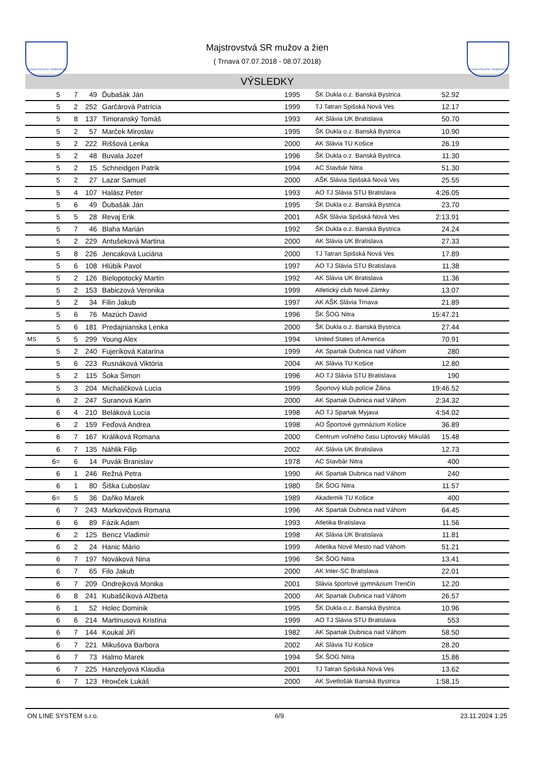SLOVAK ATHLETIC FEDERATION
Majstrovstvá SR mužov a žien
( Trnava 07.07.2018 - 08.07.2018)
SLOVAK ATHLETIC FEDERATION
VÝSLEDKY
| | 5 | 7 | 49 | Ďubašák Ján | 1995 | ŠK Dukla o.z. Banská Bystrica | 52.92 | |
| | 5 | 2 | 252 | Garčárová Patrícia | 1999 | TJ Tatran Spišská Nová Ves | 12.17 | |
| | 5 | 8 | 137 | Timoranský Tomáš | 1993 | AK Slávia UK Bratislava | 50.70 | |
| | 5 | 2 | 57 | Marček Miroslav | 1995 | ŠK Dukla o.z. Banská Bystrica | 10.90 | |
| | 5 | 2 | 222 | Riššová Lenka | 2000 | AK Slávia TU Košice | 26.19 | |
| | 5 | 2 | 48 | Buvala Jozef | 1996 | ŠK Dukla o.z. Banská Bystrica | 11.30 | |
| | 5 | 2 | 15 | Schneidgen Patrik | 1994 | AC Stavbár Nitra | 51.30 | |
| | 5 | 2 | 27 | Lazar Samuel | 2000 | AŠK Slávia Spišská Nová Ves | 25.55 | |
| | 5 | 4 | 107 | Halász Peter | 1993 | AO TJ Slávia STU Bratislava | 4:26.05 | |
| | 5 | 6 | 49 | Ďubašák Ján | 1995 | ŠK Dukla o.z. Banská Bystrica | 23.70 | |
| | 5 | 5 | 28 | Revaj Erik | 2001 | AŠK Slávia Spišská Nová Ves | 2:13.91 | |
| | 5 | 7 | 46 | Blaha Marián | 1992 | ŠK Dukla o.z. Banská Bystrica | 24.24 | |
| | 5 | 2 | 229 | Antušeková Martina | 2000 | AK Slávia UK Bratislava | 27.33 | |
| | 5 | 8 | 226 | Jencaková Luciána | 2000 | TJ Tatran Spišská Nová Ves | 17.89 | |
| | 5 | 6 | 108 | Hlúbik Pavol | 1997 | AO TJ Slávia STU Bratislava | 11.38 | |
| | 5 | 2 | 126 | Bielopotocký Martin | 1992 | AK Slávia UK Bratislava | 11.36 | |
| | 5 | 2 | 153 | Babiczová Veronika | 1999 | Atletický club Nové Zámky | 13.07 | |
| | 5 | 2 | 34 | Filin Jakub | 1997 | AK AŠK Slávia Trnava | 21.89 | |
| | 5 | 6 | 76 | Mazúch David | 1996 | ŠK ŠOG Nitra | 15:47.21 | |
| | 5 | 6 | 181 | Predajnianska Lenka | 2000 | ŠK Dukla o.z. Banská Bystrica | 27.44 | |
| MS | 5 | 5 | 299 | Young Alex | 1994 | United States of America | 70.91 | |
| | 5 | 2 | 240 | Fujeríková Katarína | 1999 | AK Spartak Dubnica nad Váhom | 280 | |
| | 5 | 6 | 223 | Rusnáková Viktória | 2004 | AK Slávia TU Košice | 12.80 | |
| | 5 | 2 | 115 | Šoka Šimon | 1996 | AO TJ Slávia STU Bratislava | 190 | |
| | 5 | 3 | 204 | Michaličková Lucia | 1999 | Športový klub polície Žilina | 19:46.52 | |
| | 6 | 2 | 247 | Suranová Karin | 2000 | AK Spartak Dubnica nad Váhom | 2:34.32 | |
| | 6 | 4 | 210 | Beláková Lucia | 1998 | AO TJ Spartak Myjava | 4:54.02 | |
| | 6 | 2 | 159 | Feďová Andrea | 1998 | AO Športové gymnázium Košice | 36.89 | |
| | 6 | 7 | 167 | Králiková Romana | 2000 | Centrum voľného času Liptovský Mikuláš | 15.48 | |
| | 6 | 7 | 135 | Náhlik Filip | 2002 | AK Slávia UK Bratislava | 12.73 | |
| | 6= | 6 | 14 | Puvák Branislav | 1978 | AC Stavbár Nitra | 400 | |
| | 6 | 1 | 246 | Režná Petra | 1990 | AK Spartak Dubnica nad Váhom | 240 | |
| | 6 | 1 | 80 | Šiška Ľuboslav | 1980 | ŠK ŠOG Nitra | 11.57 | |
| | 6= | 5 | 36 | Daňko Marek | 1989 | Akademik TU Košice | 400 | |
| | 6 | 7 | 243 | Markovičová Romana | 1996 | AK Spartak Dubnica nad Váhom | 64.45 | |
| | 6 | 6 | 89 | Fázik Adam | 1993 | Atletika Bratislava | 11.56 | |
| | 6 | 2 | 125 | Bencz Vladimír | 1998 | AK Slávia UK Bratislava | 11.81 | |
| | 6 | 2 | 24 | Hanic Mário | 1999 | Atletika Nové Mesto nad Váhom | 51.21 | |
| | 6 | 7 | 197 | Nováková Nina | 1996 | ŠK ŠOG Nitra | 13.41 | |
| | 6 | 7 | 65 | Filo Jakub | 2000 | AK Inter-SC Bratislava | 22.01 | |
| | 6 | 7 | 209 | Ondrejková Monika | 2001 | Slávia športové gymnázium Trenčín | 12.20 | |
| | 6 | 8 | 241 | Kubaščíková Alžbeta | 2000 | AK Spartak Dubnica nad Váhom | 26.57 | |
| | 6 | 1 | 52 | Holec Dominik | 1995 | ŠK Dukla o.z. Banská Bystrica | 10.96 | |
| | 6 | 6 | 214 | Martinusová Kristína | 1999 | AO TJ Slávia STU Bratislava | 553 | |
| | 6 | 7 | 144 | Koukal Jiří | 1982 | AK Spartak Dubnica nad Váhom | 58.50 | |
| | 6 | 7 | 221 | Mikušova Barbora | 2002 | AK Slávia TU Košice | 28.20 | |
| | 6 | 7 | 73 | Halmo Marek | 1994 | ŠK ŠOG Nitra | 15.86 | |
| | 6 | 7 | 225 | Hanzelyová Klaudia | 2001 | TJ Tatran Spišská Nová Ves | 13.62 | |
| | 6 | 7 | 123 | Hrонček Lukáš | 2000 | AK Svetlošák Banská Bystrica | 1:58.15 | |
ON LINE SYSTEM s.r.o. 6/9 23.11.2024 1:25